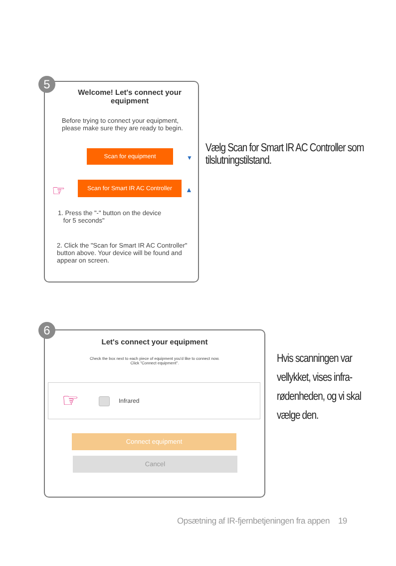Welcome! Let's connect your equipment
Before trying to connect your equipment, please make sure they are ready to begin.
Scan for equipment
▼
Scan for Smart IR AC Controller
▲
☞
1. Press the "-" button on the device
for 5 seconds"
2. Click the "Scan for Smart IR AC Controller" button above. Your device will be found and appear on screen.
5
Vælg Scan for Smart IR AC Controller som tilslutningstilstand.
Let's connect your equipment
Check the box next to each piece of equipment you'd like to connect now.
Click "Connect equipment".
☞ Infrared
Connect equipment
Cancel
6
Hvis scanningen var vellykket, vises infra-rødenheden, og vi skal vælge den.
Opsætning af IR-fjernbetjeningen fra appen 19